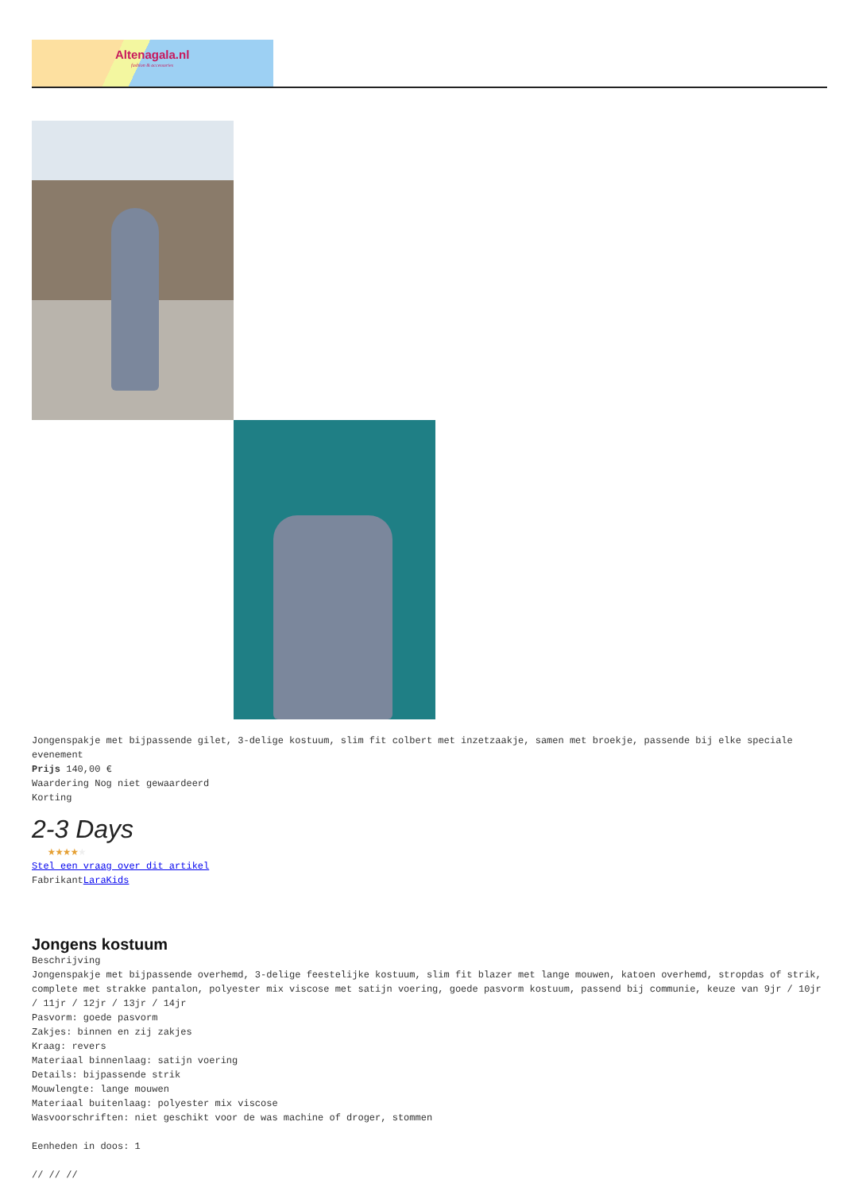Altenagala.nl
fashion & accessories
Jongenspakje met bijpassende gilet, 3-delige kostuum, slim fit colbert met inzetzaakje, samen met broekje, passende bij elke speciale evenement
Prijs 140,00 €
Waardering Nog niet gewaardeerd
Korting
2-3 Days
★★★★★
Stel een vraag over dit artikel
FabrikantLaraKids
Jongens kostuum
Beschrijving
Jongenspakje met bijpassende overhemd, 3-delige feestelijke kostuum, slim fit blazer met lange mouwen, katoen overhemd, stropdas of strik, complete met strakke pantalon, polyester mix viscose met satijn voering, goede pasvorm kostuum, passend bij communie, keuze van 9jr / 10jr / 11jr / 12jr / 13jr / 14jr
Pasvorm: goede pasvorm
Zakjes: binnen en zij zakjes
Kraag: revers
Materiaal binnenlaag: satijn voering
Details: bijpassende strik
Mouwlengte: lange mouwen
Materiaal buitenlaag: polyester mix viscose
Wasvoorschriften: niet geschikt voor de was machine of droger, stommen
Eenheden in doos: 1
// // //